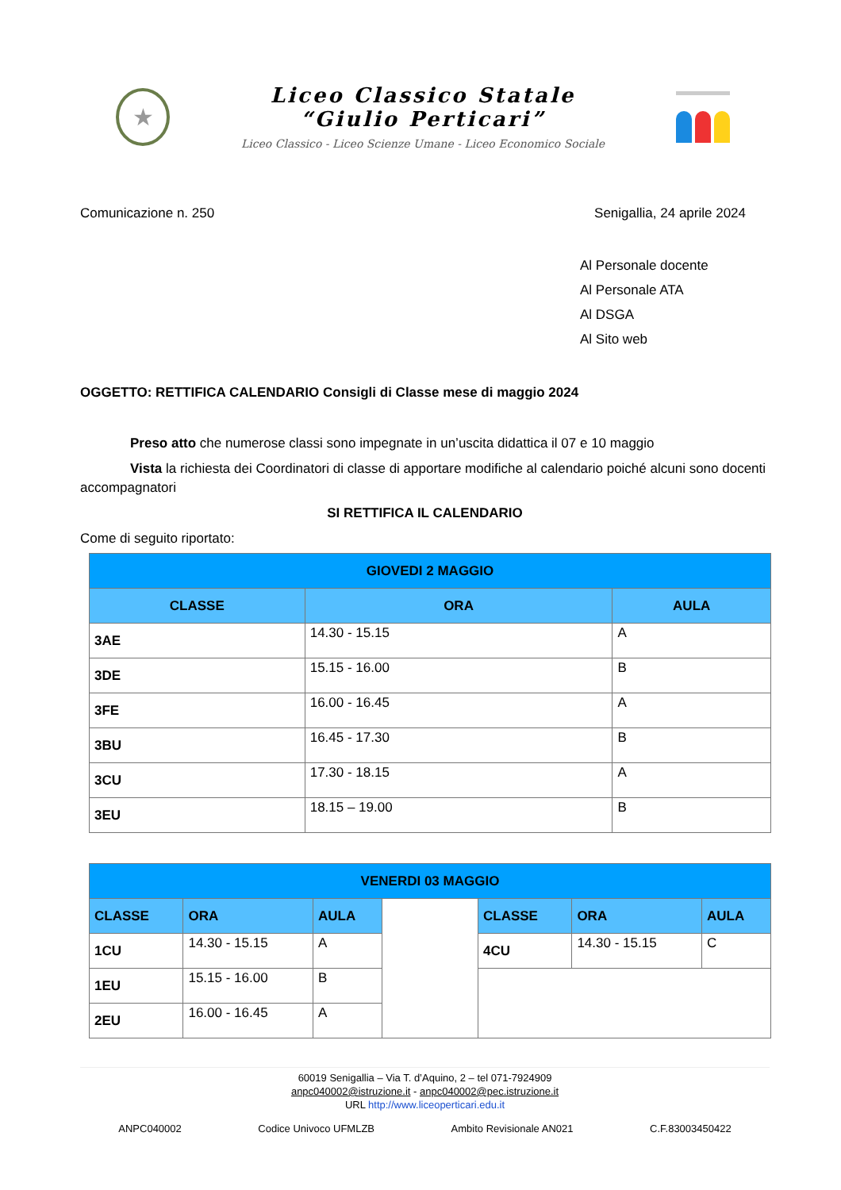★
Liceo Classico Statale
“Giulio Perticari”
Liceo Classico - Liceo Scienze Umane - Liceo Economico Sociale
Comunicazione n. 250 Senigallia, 24 aprile 2024
Al Personale docente
Al Personale ATA
Al DSGA
Al Sito web
OGGETTO: RETTIFICA CALENDARIO Consigli di Classe mese di maggio 2024
Preso atto che numerose classi sono impegnate in un’uscita didattica il 07 e 10 maggio
Vista la richiesta dei Coordinatori di classe di apportare modifiche al calendario poiché alcuni sono docenti accompagnatori
SI RETTIFICA IL CALENDARIO
Come di seguito riportato:
| GIOVEDI 2 MAGGIO | | |
| --- | --- | --- |
| CLASSE | ORA | AULA |
| 3AE | 14.30 - 15.15 | A |
| 3DE | 15.15 - 16.00 | B |
| 3FE | 16.00 - 16.45 | A |
| 3BU | 16.45 - 17.30 | B |
| 3CU | 17.30 - 18.15 | A |
| 3EU | 18.15 – 19.00 | B |
| VENERDI 03 MAGGIO | | | | | | |
| --- | --- | --- | --- | --- | --- | --- |
| CLASSE | ORA | AULA | | CLASSE | ORA | AULA |
| 1CU | 14.30 - 15.15 | A | | 4CU | 14.30 - 15.15 | C |
| 1EU | 15.15 - 16.00 | B | | | | |
| 2EU | 16.00 - 16.45 | A | | | | |
60019 Senigallia – Via T. d’Aquino, 2 – tel 071-7924909
anpc040002@istruzione.it - anpc040002@pec.istruzione.it
URL http://www.liceoperticari.edu.it
ANPC040002 Codice Univoco UFMLZB Ambito Revisionale AN021 C.F.83003450422